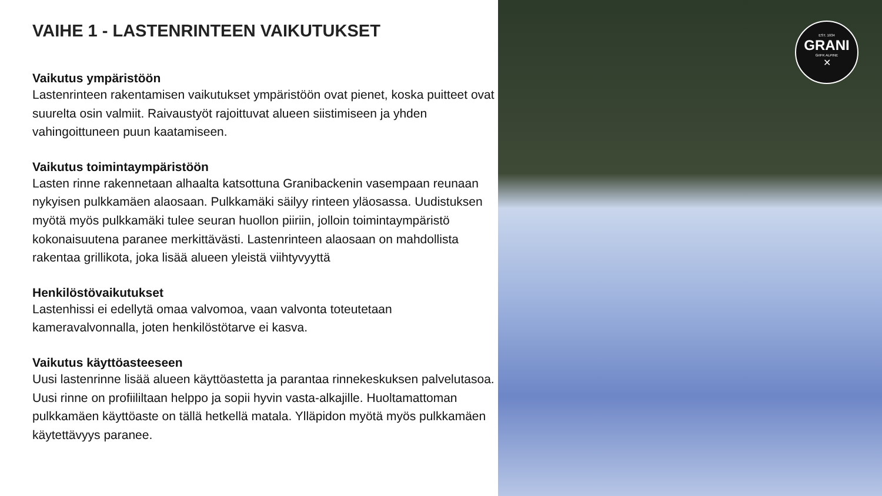VAIHE 1 - LASTENRINTEEN VAIKUTUKSET
Vaikutus ympäristöön
Lastenrinteen rakentamisen vaikutukset ympäristöön ovat pienet, koska puitteet ovat suurelta osin valmiit. Raivaustyöt rajoittuvat alueen siistimiseen ja yhden vahingoittuneen puun kaatamiseen.
Vaikutus toimintaympäristöön
Lasten rinne rakennetaan alhaalta katsottuna Granibackenin vasempaan reunaan nykyisen pulkkamäen alaosaan. Pulkkamäki säilyy rinteen yläosassa. Uudistuksen myötä myös pulkkamäki tulee seuran huollon piiriin, jolloin toimintaympäristö kokonaisuutena paranee merkittävästi. Lastenrinteen alaosaan on mahdollista rakentaa grillikota, joka lisää alueen yleistä viihtyvyyttä
Henkilöstövaikutukset
Lastenhissi ei edellytä omaa valvomoa, vaan valvonta toteutetaan kameravalvonnalla, joten henkilöstötarve ei kasva.
Vaikutus käyttöasteeseen
Uusi lastenrinne lisää alueen käyttöastetta ja parantaa rinnekeskuksen palvelutasoa. Uusi rinne on profiililtaan helppo ja sopii hyvin vasta-alkajille. Huoltamattoman pulkkamäen käyttöaste on tällä hetkellä matala. Ylläpidon myötä myös pulkkamäen käytettävyys paranee.
EST. 1934
GRANI
GrIFK ALPINE
✕